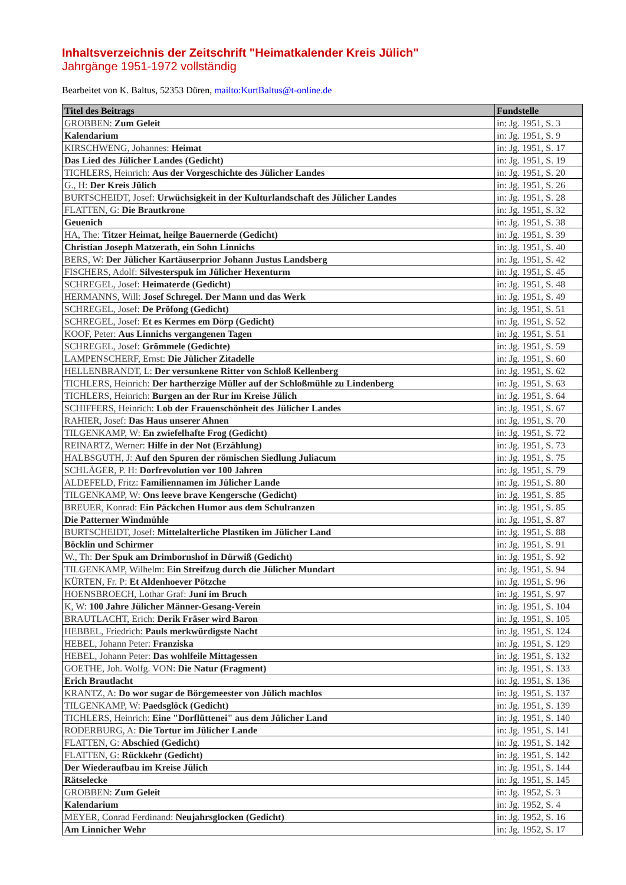Inhaltsverzeichnis der Zeitschrift "Heimatkalender Kreis Jülich"
Jahrgänge 1951-1972 vollständig
Bearbeitet von K. Baltus, 52353 Düren, mailto:KurtBaltus@t-online.de
| Titel des Beitrags | Fundstelle |
| --- | --- |
| GROBBEN: Zum Geleit | in: Jg. 1951, S. 3 |
| Kalendarium | in: Jg. 1951, S. 9 |
| KIRSCHWENG, Johannes: Heimat | in: Jg. 1951, S. 17 |
| Das Lied des Jülicher Landes (Gedicht) | in: Jg. 1951, S. 19 |
| TICHLERS, Heinrich: Aus der Vorgeschichte des Jülicher Landes | in: Jg. 1951, S. 20 |
| G., H: Der Kreis Jülich | in: Jg. 1951, S. 26 |
| BURTSCHEIDT, Josef: Urwüchsigkeit in der Kulturlandschaft des Jülicher Landes | in: Jg. 1951, S. 28 |
| FLATTEN, G: Die Brautkrone | in: Jg. 1951, S. 32 |
| Geuenich | in: Jg. 1951, S. 38 |
| HA, The: Titzer Heimat, heilge Bauernerde (Gedicht) | in: Jg. 1951, S. 39 |
| Christian Joseph Matzerath, ein Sohn Linnichs | in: Jg. 1951, S. 40 |
| BERS, W: Der Jülicher Kartäuserprior Johann Justus Landsberg | in: Jg. 1951, S. 42 |
| FISCHERS, Adolf: Silvesterspuk im Jülicher Hexenturm | in: Jg. 1951, S. 45 |
| SCHREGEL, Josef: Heimaterde (Gedicht) | in: Jg. 1951, S. 48 |
| HERMANNS, Will: Josef Schregel. Der Mann und das Werk | in: Jg. 1951, S. 49 |
| SCHREGEL, Josef: De Pröfong (Gedicht) | in: Jg. 1951, S. 51 |
| SCHREGEL, Josef: Et es Kermes em Dörp (Gedicht) | in: Jg. 1951, S. 52 |
| KOOF, Peter: Aus Linnichs vergangenen Tagen | in: Jg. 1951, S. 51 |
| SCHREGEL, Josef: Grömmele (Gedichte) | in: Jg. 1951, S. 59 |
| LAMPENSCHERF, Ernst: Die Jülicher Zitadelle | in: Jg. 1951, S. 60 |
| HELLENBRANDT, L: Der versunkene Ritter von Schloß Kellenberg | in: Jg. 1951, S. 62 |
| TICHLERS, Heinrich: Der hartherzige Müller auf der Schloßmühle zu Lindenberg | in: Jg. 1951, S. 63 |
| TICHLERS, Heinrich: Burgen an der Rur im Kreise Jülich | in: Jg. 1951, S. 64 |
| SCHIFFERS, Heinrich: Lob der Frauenschönheit des Jülicher Landes | in: Jg. 1951, S. 67 |
| RAHIER, Josef: Das Haus unserer Ahnen | in: Jg. 1951, S. 70 |
| TILGENKAMP, W: En zwiefelhafte Frog (Gedicht) | in: Jg. 1951, S. 72 |
| REINARTZ, Werner: Hilfe in der Not (Erzählung) | in: Jg. 1951, S. 73 |
| HALBSGUTH, J: Auf den Spuren der römischen Siedlung Juliacum | in: Jg. 1951, S. 75 |
| SCHLÄGER, P. H: Dorfrevolution vor 100 Jahren | in: Jg. 1951, S. 79 |
| ALDEFELD, Fritz: Familiennamen im Jülicher Lande | in: Jg. 1951, S. 80 |
| TILGENKAMP, W: Ons leeve brave Kengersche (Gedicht) | in: Jg. 1951, S. 85 |
| BREUER, Konrad: Ein Päckchen Humor aus dem Schulranzen | in: Jg. 1951, S. 85 |
| Die Patterner Windmühle | in: Jg. 1951, S. 87 |
| BURTSCHEIDT, Josef: Mittelalterliche Plastiken im Jülicher Land | in: Jg. 1951, S. 88 |
| Böcklin und Schirmer | in: Jg. 1951, S. 91 |
| W., Th: Der Spuk am Drimbornshof in Dürwiß (Gedicht) | in: Jg. 1951, S. 92 |
| TILGENKAMP, Wilhelm: Ein Streifzug durch die Jülicher Mundart | in: Jg. 1951, S. 94 |
| KÜRTEN, Fr. P: Et Aldenhoever Pötzche | in: Jg. 1951, S. 96 |
| HOENSBROECH, Lothar Graf: Juni im Bruch | in: Jg. 1951, S. 97 |
| K, W: 100 Jahre Jülicher Männer-Gesang-Verein | in: Jg. 1951, S. 104 |
| BRAUTLACHT, Erich: Derik Fräser wird Baron | in: Jg. 1951, S. 105 |
| HEBBEL, Friedrich: Pauls merkwürdigste Nacht | in: Jg. 1951, S. 124 |
| HEBEL, Johann Peter: Franziska | in: Jg. 1951, S. 129 |
| HEBEL, Johann Peter: Das wohlfeile Mittagessen | in: Jg. 1951, S. 132 |
| GOETHE, Joh. Wolfg. VON: Die Natur (Fragment) | in: Jg. 1951, S. 133 |
| Erich Brautlacht | in: Jg. 1951, S. 136 |
| KRANTZ, A: Do wor sugar de Börgemeester von Jülich machlos | in: Jg. 1951, S. 137 |
| TILGENKAMP, W: Paedsglöck (Gedicht) | in: Jg. 1951, S. 139 |
| TICHLERS, Heinrich: Eine "Dorflüttenei" aus dem Jülicher Land | in: Jg. 1951, S. 140 |
| RODERBURG, A: Die Tortur im Jülicher Lande | in: Jg. 1951, S. 141 |
| FLATTEN, G: Abschied (Gedicht) | in: Jg. 1951, S. 142 |
| FLATTEN, G: Rückkehr (Gedicht) | in: Jg. 1951, S. 142 |
| Der Wiederaufbau im Kreise Jülich | in: Jg. 1951, S. 144 |
| Rätselecke | in: Jg. 1951, S. 145 |
| GROBBEN: Zum Geleit | in: Jg. 1952, S. 3 |
| Kalendarium | in: Jg. 1952, S. 4 |
| MEYER, Conrad Ferdinand: Neujahrsglocken (Gedicht) | in: Jg. 1952, S. 16 |
| Am Linnicher Wehr | in: Jg. 1952, S. 17 |